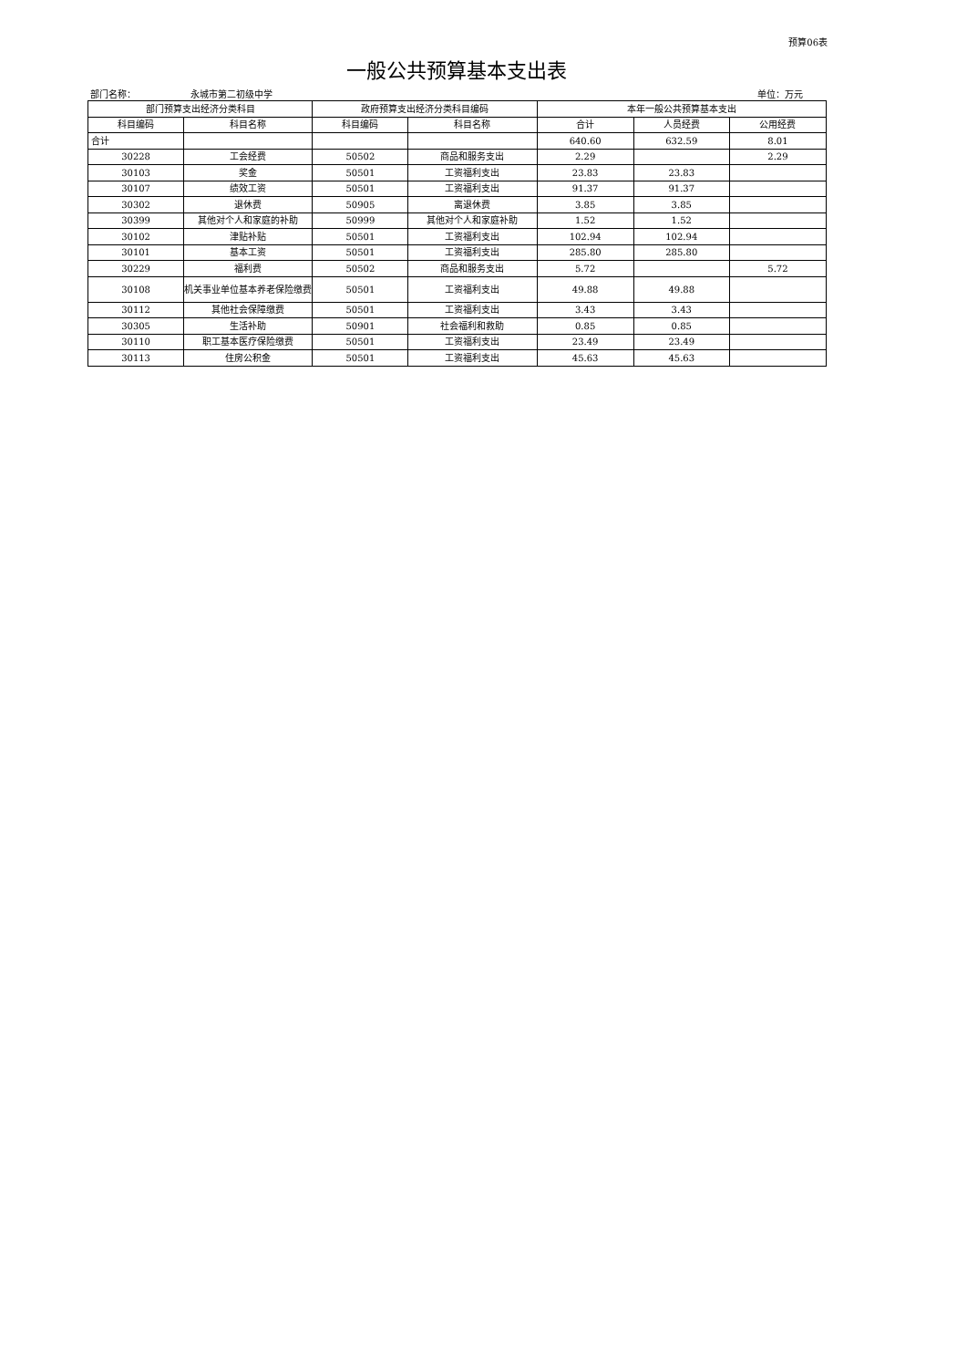预算06表
一般公共预算基本支出表
部门名称： 永城市第二初级中学 单位：万元
| 部门预算支出经济分类科目 | | 政府预算支出经济分类科目编码 | | 本年一般公共预算基本支出 | | |
| --- | --- | --- | --- | --- | --- | --- |
| 科目编码 | 科目名称 | 科目编码 | 科目名称 | 合计 | 人员经费 | 公用经费 |
| 合计 | | | | 640.60 | 632.59 | 8.01 |
| 30228 | 工会经费 | 50502 | 商品和服务支出 | 2.29 | | 2.29 |
| 30103 | 奖金 | 50501 | 工资福利支出 | 23.83 | 23.83 | |
| 30107 | 绩效工资 | 50501 | 工资福利支出 | 91.37 | 91.37 | |
| 30302 | 退休费 | 50905 | 离退休费 | 3.85 | 3.85 | |
| 30399 | 其他对个人和家庭的补助 | 50999 | 其他对个人和家庭补助 | 1.52 | 1.52 | |
| 30102 | 津贴补贴 | 50501 | 工资福利支出 | 102.94 | 102.94 | |
| 30101 | 基本工资 | 50501 | 工资福利支出 | 285.80 | 285.80 | |
| 30229 | 福利费 | 50502 | 商品和服务支出 | 5.72 | | 5.72 |
| 30108 | 机关事业单位基本养老保险缴费 | 50501 | 工资福利支出 | 49.88 | 49.88 | |
| 30112 | 其他社会保障缴费 | 50501 | 工资福利支出 | 3.43 | 3.43 | |
| 30305 | 生活补助 | 50901 | 社会福利和救助 | 0.85 | 0.85 | |
| 30110 | 职工基本医疗保险缴费 | 50501 | 工资福利支出 | 23.49 | 23.49 | |
| 30113 | 住房公积金 | 50501 | 工资福利支出 | 45.63 | 45.63 | |